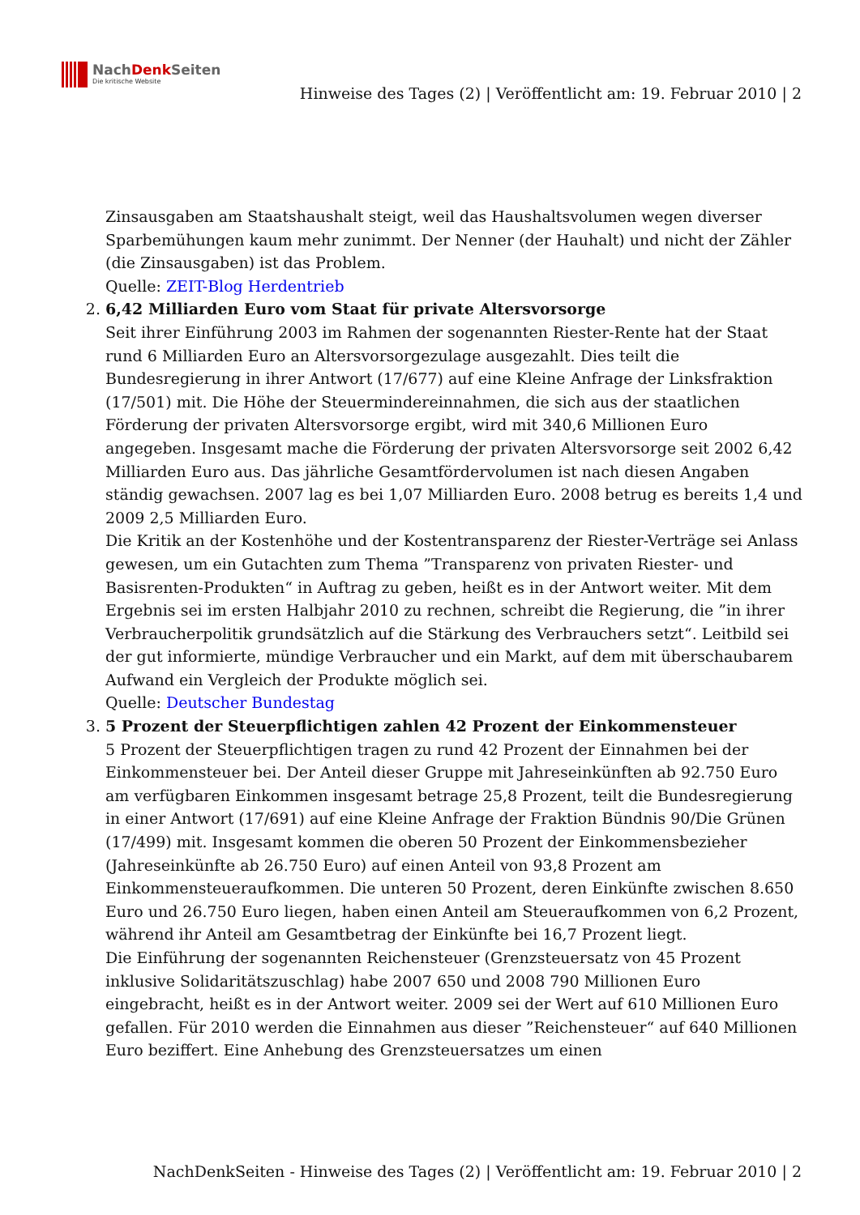NachDenk Seiten
Die kritische Website
Hinweise des Tages (2) | Veröffentlicht am: 19. Februar 2010 | 2
Zinsausgaben am Staatshaushalt steigt, weil das Haushaltsvolumen wegen diverser Sparbemühungen kaum mehr zunimmt. Der Nenner (der Hauhalt) und nicht der Zähler (die Zinsausgaben) ist das Problem.
Quelle: ZEIT-Blog Herdentrieb
2. 6,42 Milliarden Euro vom Staat für private Altersvorsorge
Seit ihrer Einführung 2003 im Rahmen der sogenannten Riester-Rente hat der Staat rund 6 Milliarden Euro an Altersvorsorgezulage ausgezahlt. Dies teilt die Bundesregierung in ihrer Antwort (17/677) auf eine Kleine Anfrage der Linksfraktion (17/501) mit. Die Höhe der Steuermindereinnahmen, die sich aus der staatlichen Förderung der privaten Altersvorsorge ergibt, wird mit 340,6 Millionen Euro angegeben. Insgesamt mache die Förderung der privaten Altersvorsorge seit 2002 6,42 Milliarden Euro aus. Das jährliche Gesamtfördervolumen ist nach diesen Angaben ständig gewachsen. 2007 lag es bei 1,07 Milliarden Euro. 2008 betrug es bereits 1,4 und 2009 2,5 Milliarden Euro.
Die Kritik an der Kostenhöhe und der Kostentransparenz der Riester-Verträge sei Anlass gewesen, um ein Gutachten zum Thema ”Transparenz von privaten Riester- und Basisrenten-Produkten“ in Auftrag zu geben, heißt es in der Antwort weiter. Mit dem Ergebnis sei im ersten Halbjahr 2010 zu rechnen, schreibt die Regierung, die ”in ihrer Verbraucherpolitik grundsätzlich auf die Stärkung des Verbrauchers setzt“. Leitbild sei der gut informierte, mündige Verbraucher und ein Markt, auf dem mit überschaubarem Aufwand ein Vergleich der Produkte möglich sei.
Quelle: Deutscher Bundestag
3. 5 Prozent der Steuerpflichtigen zahlen 42 Prozent der Einkommensteuer
5 Prozent der Steuerpflichtigen tragen zu rund 42 Prozent der Einnahmen bei der Einkommensteuer bei. Der Anteil dieser Gruppe mit Jahreseinkünften ab 92.750 Euro am verfügbaren Einkommen insgesamt betrage 25,8 Prozent, teilt die Bundesregierung in einer Antwort (17/691) auf eine Kleine Anfrage der Fraktion Bündnis 90/Die Grünen (17/499) mit. Insgesamt kommen die oberen 50 Prozent der Einkommensbezieher (Jahreseinkünfte ab 26.750 Euro) auf einen Anteil von 93,8 Prozent am Einkommensteueraufkommen. Die unteren 50 Prozent, deren Einkünfte zwischen 8.650 Euro und 26.750 Euro liegen, haben einen Anteil am Steueraufkommen von 6,2 Prozent, während ihr Anteil am Gesamtbetrag der Einkünfte bei 16,7 Prozent liegt.
Die Einführung der sogenannten Reichensteuer (Grenzsteuersatz von 45 Prozent inklusive Solidaritätszuschlag) habe 2007 650 und 2008 790 Millionen Euro eingebracht, heißt es in der Antwort weiter. 2009 sei der Wert auf 610 Millionen Euro gefallen. Für 2010 werden die Einnahmen aus dieser ”Reichensteuer“ auf 640 Millionen Euro beziffert. Eine Anhebung des Grenzsteuersatzes um einen
NachDenkSeiten - Hinweise des Tages (2) | Veröffentlicht am: 19. Februar 2010 | 2